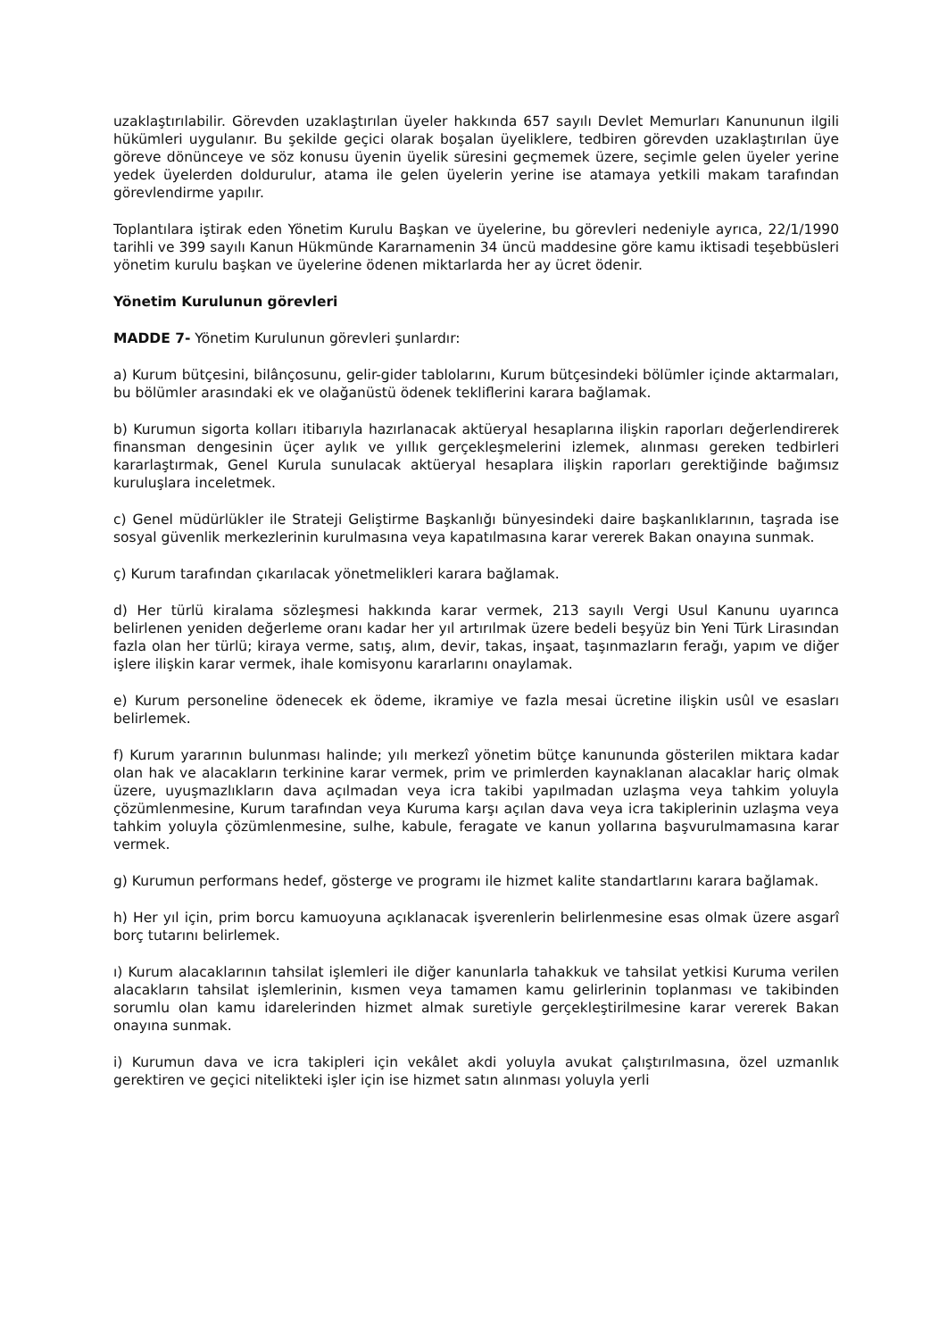uzaklaştırılabilir. Görevden uzaklaştırılan üyeler hakkında 657 sayılı Devlet Memurları Kanununun ilgili hükümleri uygulanır. Bu şekilde geçici olarak boşalan üyeliklere, tedbiren görevden uzaklaştırılan üye göreve dönünceye ve söz konusu üyenin üyelik süresini geçmemek üzere, seçimle gelen üyeler yerine yedek üyelerden doldurulur, atama ile gelen üyelerin yerine ise atamaya yetkili makam tarafından görevlendirme yapılır.
Toplantılara iştirak eden Yönetim Kurulu Başkan ve üyelerine, bu görevleri nedeniyle ayrıca, 22/1/1990 tarihli ve 399 sayılı Kanun Hükmünde Kararnamenin 34 üncü maddesine göre kamu iktisadi teşebbüsleri yönetim kurulu başkan ve üyelerine ödenen miktarlarda her ay ücret ödenir.
Yönetim Kurulunun görevleri
MADDE 7- Yönetim Kurulunun görevleri şunlardır:
a) Kurum bütçesini, bilânçosunu, gelir-gider tablolarını, Kurum bütçesindeki bölümler içinde aktarmaları, bu bölümler arasındaki ek ve olağanüstü ödenek tekliflerini karara bağlamak.
b) Kurumun sigorta kolları itibarıyla hazırlanacak aktüeryal hesaplarına ilişkin raporları değerlendirerek finansman dengesinin üçer aylık ve yıllık gerçekleşmelerini izlemek, alınması gereken tedbirleri kararlaştırmak, Genel Kurula sunulacak aktüeryal hesaplara ilişkin raporları gerektiğinde bağımsız kuruluşlara inceletmek.
c) Genel müdürlükler ile Strateji Geliştirme Başkanlığı bünyesindeki daire başkanlıklarının, taşrada ise sosyal güvenlik merkezlerinin kurulmasına veya kapatılmasına karar vererek Bakan onayına sunmak.
ç) Kurum tarafından çıkarılacak yönetmelikleri karara bağlamak.
d) Her türlü kiralama sözleşmesi hakkında karar vermek, 213 sayılı Vergi Usul Kanunu uyarınca belirlenen yeniden değerleme oranı kadar her yıl artırılmak üzere bedeli beşyüz bin Yeni Türk Lirasından fazla olan her türlü; kiraya verme, satış, alım, devir, takas, inşaat, taşınmazların ferağı, yapım ve diğer işlere ilişkin karar vermek, ihale komisyonu kararlarını onaylamak.
e) Kurum personeline ödenecek ek ödeme, ikramiye ve fazla mesai ücretine ilişkin usûl ve esasları belirlemek.
f) Kurum yararının bulunması halinde; yılı merkezî yönetim bütçe kanununda gösterilen miktara kadar olan hak ve alacakların terkinine karar vermek, prim ve primlerden kaynaklanan alacaklar hariç olmak üzere, uyuşmazlıkların dava açılmadan veya icra takibi yapılmadan uzlaşma veya tahkim yoluyla çözümlenmesine, Kurum tarafından veya Kuruma karşı açılan dava veya icra takiplerinin uzlaşma veya tahkim yoluyla çözümlenmesine, sulhe, kabule, feragate ve kanun yollarına başvurulmamasına karar vermek.
g) Kurumun performans hedef, gösterge ve programı ile hizmet kalite standartlarını karara bağlamak.
h) Her yıl için, prim borcu kamuoyuna açıklanacak işverenlerin belirlenmesine esas olmak üzere asgarî borç tutarını belirlemek.
ı) Kurum alacaklarının tahsilat işlemleri ile diğer kanunlarla tahakkuk ve tahsilat yetkisi Kuruma verilen alacakların tahsilat işlemlerinin, kısmen veya tamamen kamu gelirlerinin toplanması ve takibinden sorumlu olan kamu idarelerinden hizmet almak suretiyle gerçekleştirilmesine karar vererek Bakan onayına sunmak.
i) Kurumun dava ve icra takipleri için vekâlet akdi yoluyla avukat çalıştırılmasına, özel uzmanlık gerektiren ve geçici nitelikteki işler için ise hizmet satın alınması yoluyla yerli